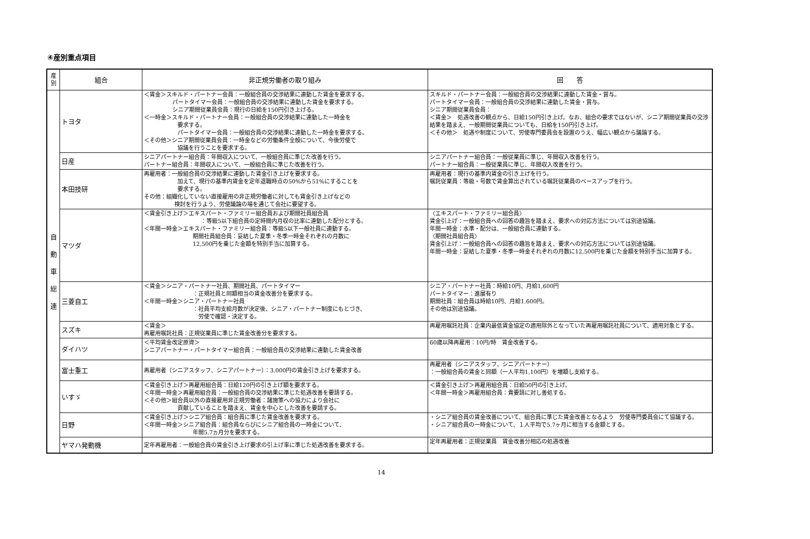④産別重点項目
| 産別 | 組合 | 非正規労働者の取り組み | 回 答 |
| --- | --- | --- | --- |
| 自 動 車 総 連 | トヨタ | ＜賃金＞スキルド・パートナー会員：一般組合員の交渉結果に連動した賃金を要求する。 パートタイマー会員：一般組合員の交渉結果に連動した賃金を要求する。 シニア期間従業員会員：現行の日給を150円引き上げる。 ＜一時金＞スキルド・パートナー会員：一般組合員の交渉結果に連動した一時金を 要求する。 パートタイマー会員：一般組合員の交渉結果に連動した一時金を要求する。 ＜その他＞シニア期間従業員会員：一時金などの労働条件全般について、今後労使で 協議を行うことを要求する。 | スキルド・パートナー会員：一般組合員の交渉結果に連動した賃金・賞与。 パートタイマー会員：一般組合員の交渉結果に連動した賃金・賞与。 シニア期間従業員会員： ＜賃金＞ 処遇改善の観点から、日給150円引き上げ。なお、組合の要求ではないが、シニア期間従業員の交渉結果を踏まえ、一般期間従業員についても、日給を150円引き上げ。 ＜その他＞ 処遇や制度について、労使専門委員会を設置のうえ、幅広い観点から議論する。 |
| | 日産 | シニアパートナー組合員：年間収入について、一般組合員に準じた改善を行う。 パートナー組合員：年間収入について、一般組合員に準じた改善を行う。 | シニアパートナー組合員：一般従業員に準じ、年間収入改善を行う。 パートナー組合員：一般従業員に準じ、年間収入改善を行う。 |
| | 本田技研 | 再雇用者：一般組合員の交渉結果に連動した賃金引き上げを要求する。 加えて、現行の基準内賃金を定年退職時点の50%から51%にすることを 要求する。 その他：組織化していない直接雇用の非正規労働者に対しても賃金引き上げなどの 検討を行うよう、労使議論の場を通じて会社に要望する。 | 再雇用者：現行の基準内賃金の引き上げを行う。 嘱託従業員：等級・号数で賃金算出されている嘱託従業員のベースアップを行う。 |
| | マツダ | ＜賃金引き上げ＞エキスパート・ファミリー組合員および期間社員組合員 ：等級5以下組合員の定時間内月収の比率に連動した配分とする。 ＜年間一時金＞エキスパート・ファミリー組合員：等級5以下一般社員に連動する。 期間社員組合員：妥結した夏季・冬季一時金それぞれの月数に 12,500円を乗じた金額を特別手当に加算する。 | 〈エキスパート・ファミリー組合員〉 賃金引上げ：一般組合員への回答の趣旨を踏まえ、要求への対応方法については別途協議。 年間一時金：水準・配分は、一般組合員に連動する。 〈期間社員組合員〉 賃金引上げ：一般組合員への回答の趣旨を踏まえ、要求への対応方法については別途協議。 年間一時金：妥結した夏季・冬季一時金それぞれの月数に12,500円を乗じた金額を特別手当に加算する。 |
| | 三菱自工 | ＜賃金＞シニア・パートナー社員、期間社員、パートタイマー ：正規社員と同額相当の賃金改善分を要求する。 ＜年間一時金＞シニア・パートナー社員 ：社員平均支給月数が決定後、シニア・パートナー制度にもとづき、 労使で確認・決定する。 | シニア・パートナー社員：時給10円、月給1,600円 パートタイマー：進展有り 期間社員：組合員は時給10円、月給1,600円。 その他は別途協議。 |
| | スズキ | ＜賃金＞ 再雇用嘱託社員：正規従業員に準じた賃金改善分を要求する。 | 再雇用嘱託社員：企業内最低賃金協定の適用除外となっていた再雇用嘱託社員について、適用対象とする。 |
| | ダイハツ | ＜平均賃金改定原資＞ シニアパートナー・パートタイマー組合員：一般組合員の交渉結果に連動した賃金改善 | 60歳以降再雇用：10円/時 賃金改善する。 |
| | 富士重工 | 再雇用者（シニアスタッフ、シニアパートナー）：3,000円の賃金引き上げを要求する。 | 再雇用者（シニアスタッフ、シニアパートナー） ：一般組合員の賃金と同額（一人平均1,100円）を増額し支給する。 |
| | いすゞ | ＜賃金引き上げ＞再雇用組合員：日給120円の引き上げ額を要求する。 ＜年間一時金＞再雇用組合員：一般組合員の交渉結果に準じた処遇改善を要請する。 ＜その他＞組合員以外の直接雇用非正規労働者：諸施策への協力により会社に 貢献していることを踏まえ、賃金を中心とした改善を要請する。 | ＜賃金引き上げ＞再雇用組合員：日給50円の引き上げ。 ＜年間一時金＞再雇用組合員：貴要請に対し善処する。 |
| | 日野 | ＜賃金引き上げ＞シニア組合員：組合員に準じた賃金改善を要求する。 ＜年間一時金＞シニア組合員：組合員ならびにシニア組合員の一時金について、 年間5.7ヵ月分を要求する。 | ・シニア組合員の賃金改善について、組合員に準じた賃金改善となるよう 労使専門委員会にて協議する。 ・シニア組合員の一時金について、１人平均で5.7ヶ月に相当する金額とする。 |
| | ヤマハ発動機 | 定年再雇用者：一般組合員の賃金引き上げ要求の引上げ率に準じた処遇改善を要求する。 | 定年再雇用者：正規従業員 賃金改善分相応の処遇改善 |
14